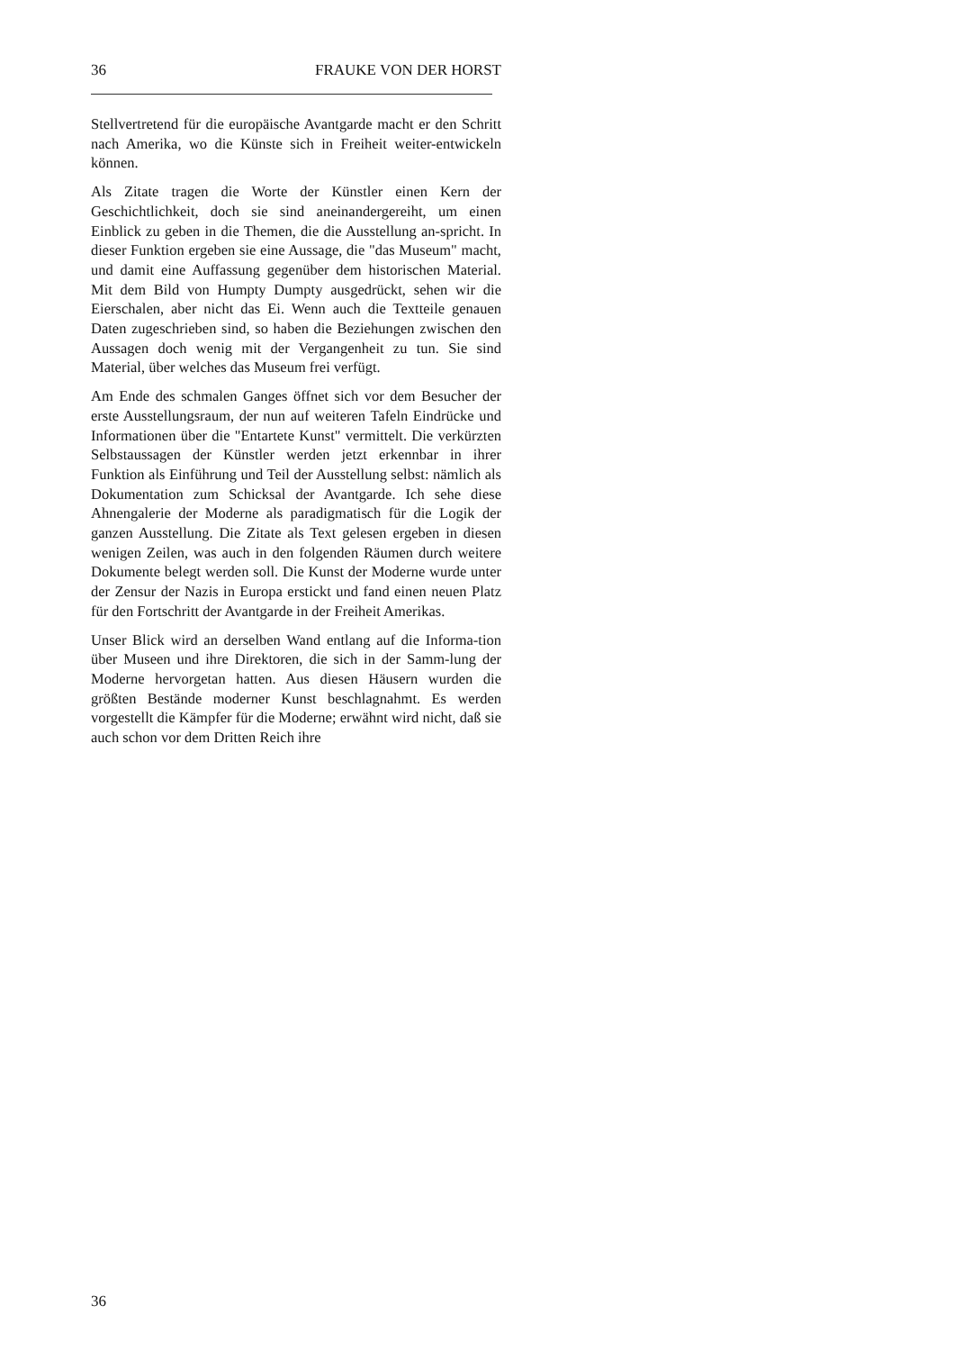36 FRAUKE VON DER HORST
Stellvertretend für die europäische Avantgarde macht er den Schritt nach Amerika, wo die Künste sich in Freiheit weiter-entwickeln können.
Als Zitate tragen die Worte der Künstler einen Kern der Geschichtlichkeit, doch sie sind aneinandergereiht, um einen Einblick zu geben in die Themen, die die Ausstellung an-spricht. In dieser Funktion ergeben sie eine Aussage, die "das Museum" macht, und damit eine Auffassung gegenüber dem historischen Material. Mit dem Bild von Humpty Dumpty ausgedrückt, sehen wir die Eierschalen, aber nicht das Ei. Wenn auch die Textteile genauen Daten zugeschrieben sind, so haben die Beziehungen zwischen den Aussagen doch wenig mit der Vergangenheit zu tun. Sie sind Material, über welches das Museum frei verfügt.
Am Ende des schmalen Ganges öffnet sich vor dem Besucher der erste Ausstellungsraum, der nun auf weiteren Tafeln Eindrücke und Informationen über die "Entartete Kunst" vermittelt. Die verkürzten Selbstaussagen der Künstler werden jetzt erkennbar in ihrer Funktion als Einführung und Teil der Ausstellung selbst: nämlich als Dokumentation zum Schicksal der Avantgarde. Ich sehe diese Ahnengalerie der Moderne als paradigmatisch für die Logik der ganzen Ausstellung. Die Zitate als Text gelesen ergeben in diesen wenigen Zeilen, was auch in den folgenden Räumen durch weitere Dokumente belegt werden soll. Die Kunst der Moderne wurde unter der Zensur der Nazis in Europa erstickt und fand einen neuen Platz für den Fortschritt der Avantgarde in der Freiheit Amerikas.
Unser Blick wird an derselben Wand entlang auf die Informa-tion über Museen und ihre Direktoren, die sich in der Samm-lung der Moderne hervorgetan hatten. Aus diesen Häusern wurden die größten Bestände moderner Kunst beschlagnahmt. Es werden vorgestellt die Kämpfer für die Moderne; erwähnt wird nicht, daß sie auch schon vor dem Dritten Reich ihre
36